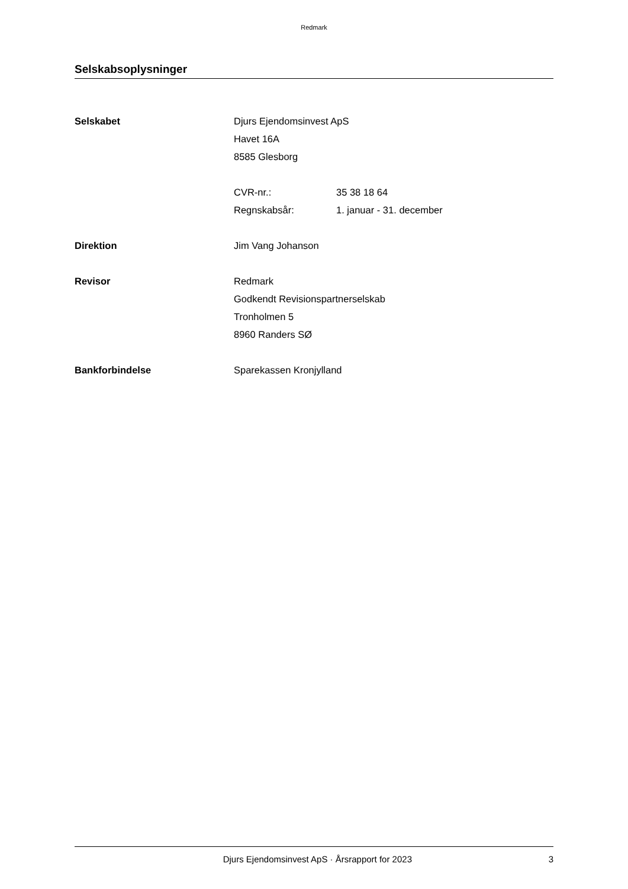Redmark
Selskabsoplysninger
Selskabet Djurs Ejendomsinvest ApS
Havet 16A
8585 Glesborg
CVR-nr.: 35 38 18 64
Regnskabsår: 1. januar - 31. december
Direktion Jim Vang Johanson
Revisor Redmark
Godkendt Revisionspartnerselskab
Tronholmen 5
8960 Randers SØ
Bankforbindelse Sparekassen Kronjylland
Djurs Ejendomsinvest ApS · Årsrapport for 2023 3